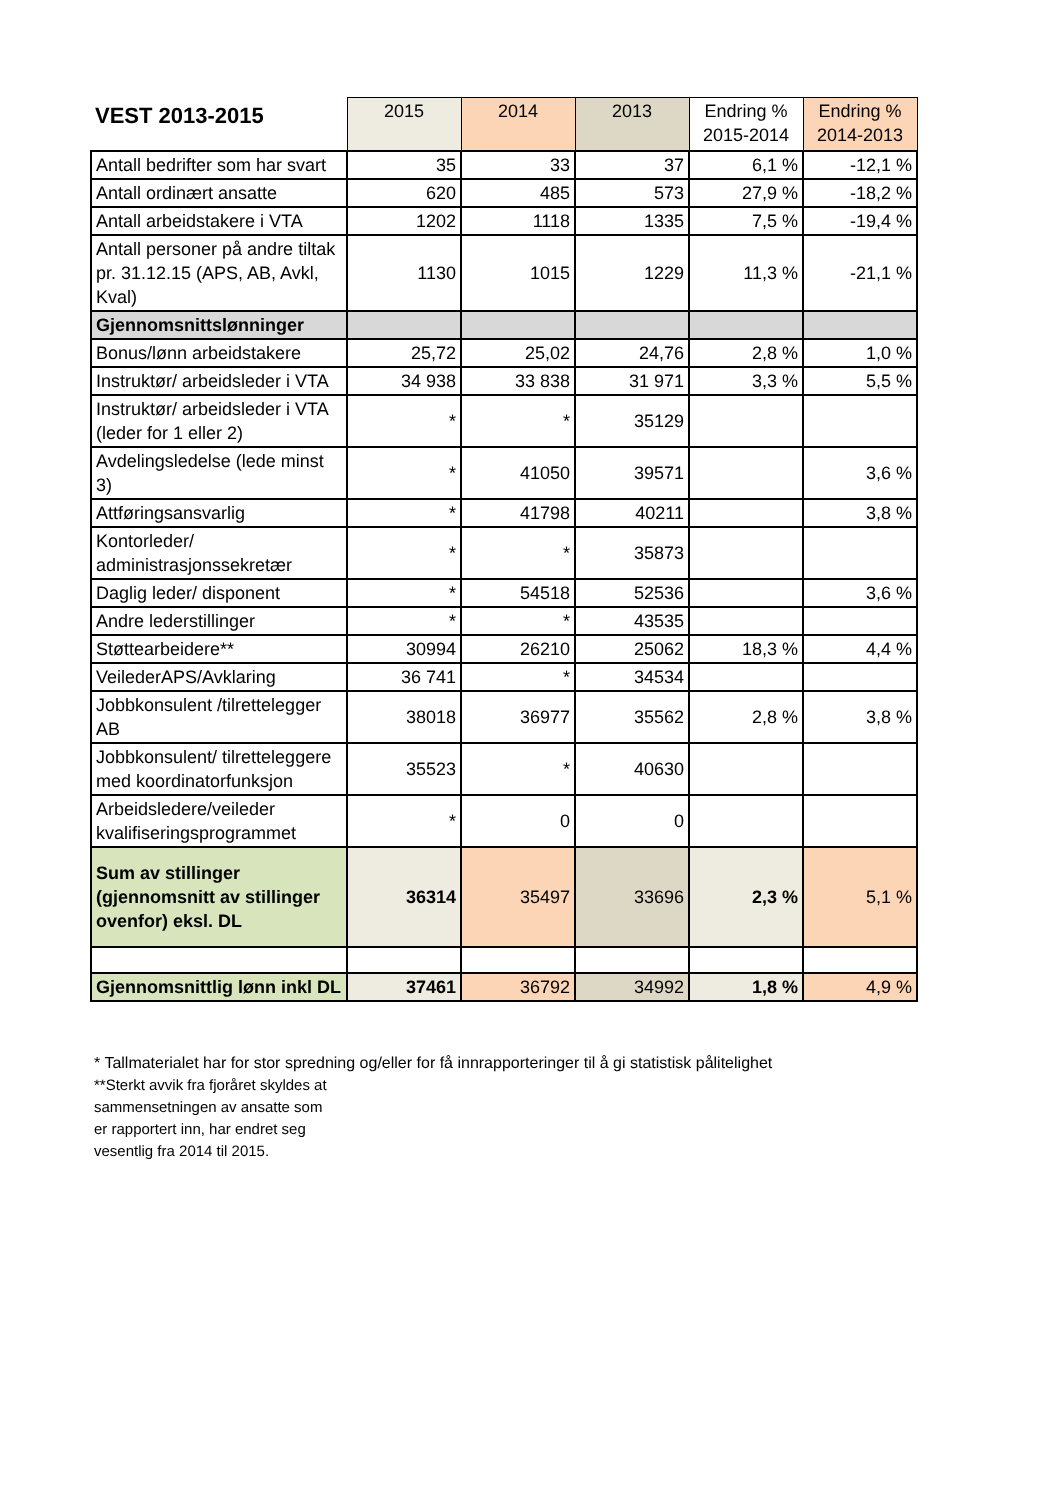| VEST 2013-2015 | 2015 | 2014 | 2013 | Endring % 2015-2014 | Endring % 2014-2013 |
| --- | --- | --- | --- | --- | --- |
| Antall bedrifter som har svart | 35 | 33 | 37 | 6,1 % | -12,1 % |
| Antall ordinært ansatte | 620 | 485 | 573 | 27,9 % | -18,2 % |
| Antall arbeidstakere i VTA | 1202 | 1118 | 1335 | 7,5 % | -19,4 % |
| Antall personer på andre tiltak pr. 31.12.15 (APS, AB, Avkl, Kval) | 1130 | 1015 | 1229 | 11,3 % | -21,1 % |
| Gjennomsnittslønninger | | | | | |
| Bonus/lønn arbeidstakere | 25,72 | 25,02 | 24,76 | 2,8 % | 1,0 % |
| Instruktør/ arbeidsleder i VTA | 34 938 | 33 838 | 31 971 | 3,3 % | 5,5 % |
| Instruktør/ arbeidsleder i VTA (leder for 1 eller 2) | * | * | 35129 | | |
| Avdelingsledelse (lede minst 3) | * | 41050 | 39571 | | 3,6 % |
| Attføringsansvarlig | * | 41798 | 40211 | | 3,8 % |
| Kontorleder/ administrasjonssekretær | * | * | 35873 | | |
| Daglig leder/ disponent | * | 54518 | 52536 | | 3,6 % |
| Andre lederstillinger | * | * | 43535 | | |
| Støttearbeidere** | 30994 | 26210 | 25062 | 18,3 % | 4,4 % |
| VeilederAPS/Avklaring | 36 741 | * | 34534 | | |
| Jobbkonsulent /tilrettelegger AB | 38018 | 36977 | 35562 | 2,8 % | 3,8 % |
| Jobbkonsulent/ tilretteleggere med koordinatorfunksjon | 35523 | * | 40630 | | |
| Arbeidsledere/veileder kvalifiseringsprogrammet | * | 0 | 0 | | |
| Sum av stillinger (gjennomsnitt av stillinger ovenfor) eksl. DL | 36314 | 35497 | 33696 | 2,3 % | 5,1 % |
| Gjennomsnittlig lønn inkl DL | 37461 | 36792 | 34992 | 1,8 % | 4,9 % |
* Tallmaterialet har for stor spredning og/eller for få innrapporteringer til å gi statistisk pålitelighet
**Sterkt avvik fra fjoråret skyldes at sammensetningen av ansatte som er rapportert inn, har endret seg vesentlig fra 2014 til 2015.